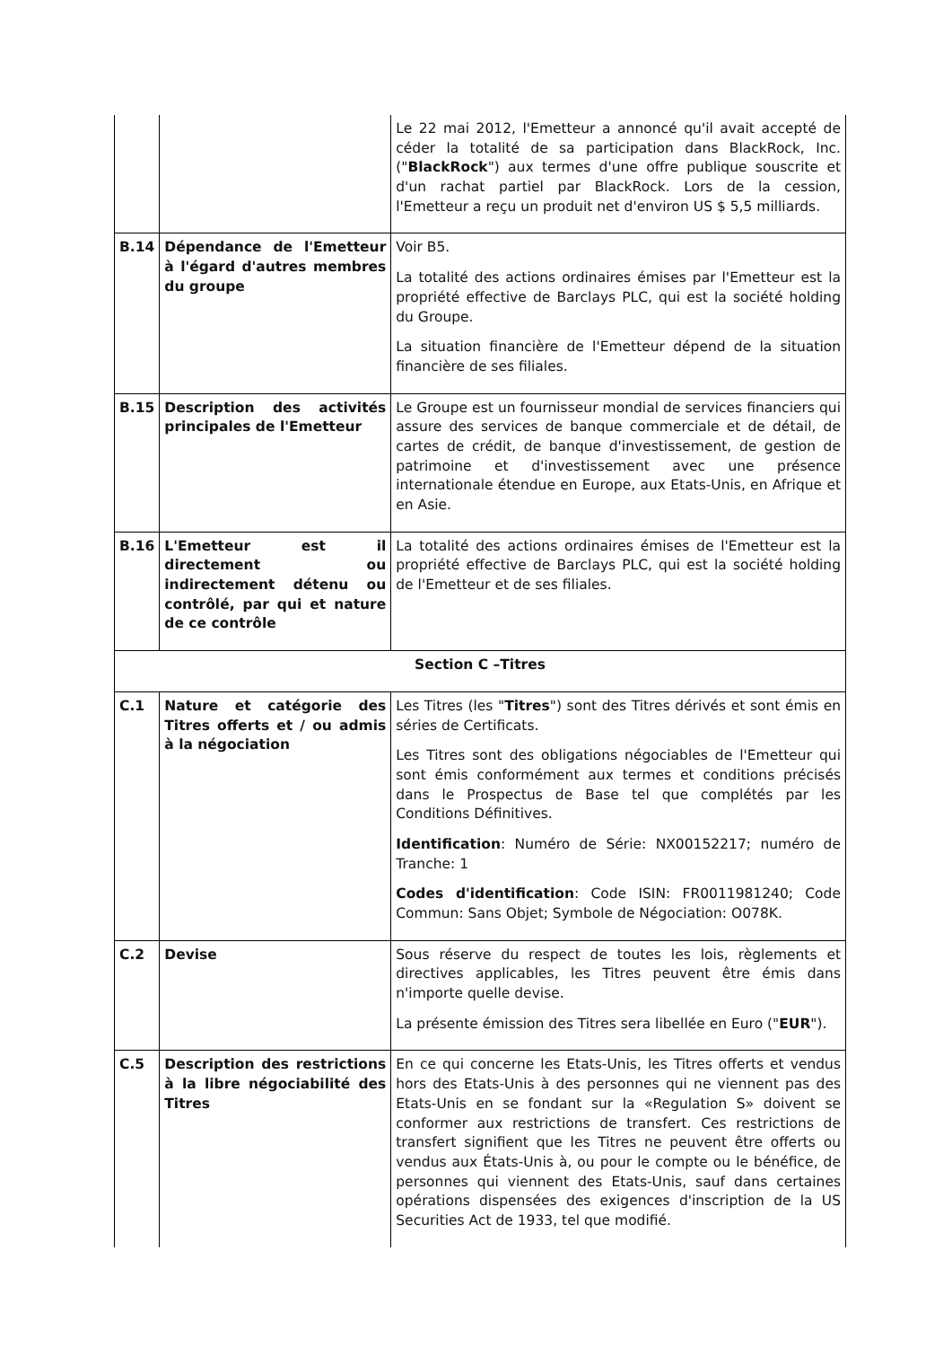| | | Le 22 mai 2012, l'Emetteur a annoncé qu'il avait accepté de céder la totalité de sa participation dans BlackRock, Inc. (" BlackRock ") aux termes d'une offre publique souscrite et d'un rachat partiel par BlackRock. Lors de la cession, l'Emetteur a reçu un produit net d'environ US $ 5,5 milliards. |
| B.14 | Dépendance de l'Emetteur à l'égard d'autres membres du groupe | Voir B5. La totalité des actions ordinaires émises par l'Emetteur est la propriété effective de Barclays PLC, qui est la société holding du Groupe. La situation financière de l'Emetteur dépend de la situation financière de ses filiales. |
| B.15 | Description des activités principales de l'Emetteur | Le Groupe est un fournisseur mondial de services financiers qui assure des services de banque commerciale et de détail, de cartes de crédit, de banque d'investissement, de gestion de patrimoine et d'investissement avec une présence internationale étendue en Europe, aux Etats-Unis, en Afrique et en Asie. |
| B.16 | L'Emetteur est il directement ou indirectement détenu ou contrôlé, par qui et nature de ce contrôle | La totalité des actions ordinaires émises de l'Emetteur est la propriété effective de Barclays PLC, qui est la société holding de l'Emetteur et de ses filiales. |
| Section C –Titres | | |
| C.1 | Nature et catégorie des Titres offerts et / ou admis à la négociation | Les Titres (les " Titres ") sont des Titres dérivés et sont émis en séries de Certificats. Les Titres sont des obligations négociables de l'Emetteur qui sont émis conformément aux termes et conditions précisés dans le Prospectus de Base tel que complétés par les Conditions Définitives. Identification : Numéro de Série: NX00152217; numéro de Tranche: 1 Codes d'identification : Code ISIN: FR0011981240; Code Commun: Sans Objet; Symbole de Négociation: O078K. |
| C.2 | Devise | Sous réserve du respect de toutes les lois, règlements et directives applicables, les Titres peuvent être émis dans n'importe quelle devise. La présente émission des Titres sera libellée en Euro (" EUR "). |
| C.5 | Description des restrictions à la libre négociabilité des Titres | En ce qui concerne les Etats-Unis, les Titres offerts et vendus hors des Etats-Unis à des personnes qui ne viennent pas des Etats-Unis en se fondant sur la «Regulation S» doivent se conformer aux restrictions de transfert. Ces restrictions de transfert signifient que les Titres ne peuvent être offerts ou vendus aux États-Unis à, ou pour le compte ou le bénéfice, de personnes qui viennent des Etats-Unis, sauf dans certaines opérations dispensées des exigences d'inscription de la US Securities Act de 1933, tel que modifié. |